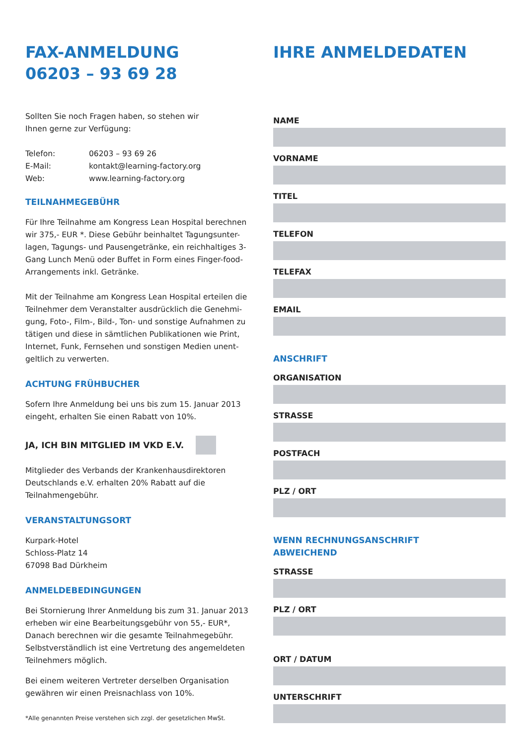FAX-ANMELDUNG
06203 – 93 69 28
Sollten Sie noch Fragen haben, so stehen wir
Ihnen gerne zur Verfügung:
| Telefon: | 06203 – 93 69 26 |
| E-Mail: | kontakt@learning-factory.org |
| Web: | www.learning-factory.org |
TEILNAHMEGEBÜHR
Für Ihre Teilnahme am Kongress Lean Hospital berechnen wir 375,- EUR *. Diese Gebühr beinhaltet Tagungsunter-lagen, Tagungs- und Pausengetränke, ein reichhaltiges 3-Gang Lunch Menü oder Buffet in Form eines Finger-food-Arrangements inkl. Getränke.
Mit der Teilnahme am Kongress Lean Hospital erteilen die Teilnehmer dem Veranstalter ausdrücklich die Genehmi-gung, Foto-, Film-, Bild-, Ton- und sonstige Aufnahmen zu tätigen und diese in sämtlichen Publikationen wie Print, Internet, Funk, Fernsehen und sonstigen Medien unent-geltlich zu verwerten.
ACHTUNG FRÜHBUCHER
Sofern Ihre Anmeldung bei uns bis zum 15. Januar 2013 eingeht, erhalten Sie einen Rabatt von 10%.
JA, ICH BIN MITGLIED IM VKD E.V.
Mitglieder des Verbands der Krankenhausdirektoren Deutschlands e.V. erhalten 20% Rabatt auf die Teilnahmengebühr.
VERANSTALTUNGSORT
Kurpark-Hotel
Schloss-Platz 14
67098 Bad Dürkheim
ANMELDEBEDINGUNGEN
Bei Stornierung Ihrer Anmeldung bis zum 31. Januar 2013 erheben wir eine Bearbeitungsgebühr von 55,- EUR*, Danach berechnen wir die gesamte Teilnahmegebühr. Selbstverständlich ist eine Vertretung des angemeldeten Teilnehmers möglich.
Bei einem weiteren Vertreter derselben Organisation gewähren wir einen Preisnachlass von 10%.
*Alle genannten Preise verstehen sich zzgl. der gesetzlichen MwSt.
IHRE ANMELDEDATEN
NAME
VORNAME
TITEL
TELEFON
TELEFAX
EMAIL
ANSCHRIFT
ORGANISATION
STRASSE
POSTFACH
PLZ / ORT
WENN RECHNUNGSANSCHRIFT
ABWEICHEND
STRASSE
PLZ / ORT
ORT / DATUM
UNTERSCHRIFT